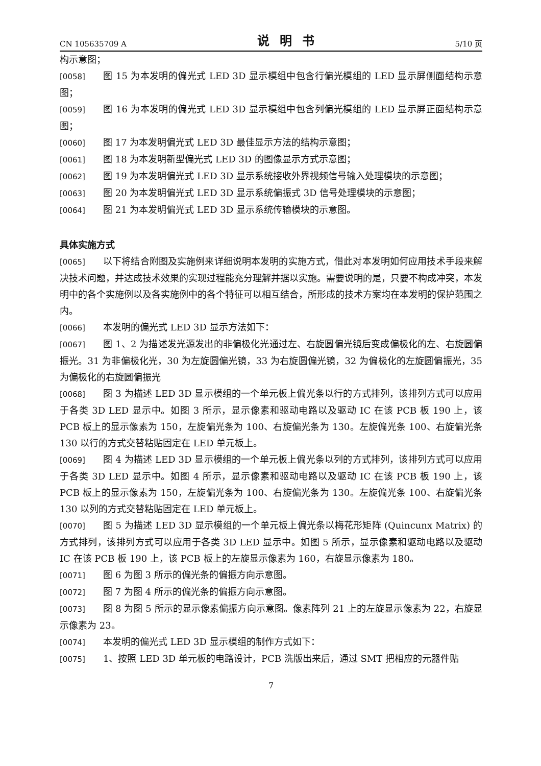CN 105635709 A 说明书 5/10 页
构示意图；
[0058] 图 15 为本发明的偏光式 LED 3D 显示模组中包含行偏光模组的 LED 显示屏侧面结构示意图；
[0059] 图 16 为本发明的偏光式 LED 3D 显示模组中包含列偏光模组的 LED 显示屏正面结构示意图；
[0060] 图 17 为本发明偏光式 LED 3D 最佳显示方法的结构示意图；
[0061] 图 18 为本发明新型偏光式 LED 3D 的图像显示方式示意图；
[0062] 图 19 为本发明偏光式 LED 3D 显示系统接收外界视频信号输入处理模块的示意图；
[0063] 图 20 为本发明偏光式 LED 3D 显示系统偏振式 3D 信号处理模块的示意图；
[0064] 图 21 为本发明偏光式 LED 3D 显示系统传输模块的示意图。
具体实施方式
[0065] 以下将结合附图及实施例来详细说明本发明的实施方式，借此对本发明如何应用技术手段来解决技术问题，并达成技术效果的实现过程能充分理解并据以实施。需要说明的是，只要不构成冲突，本发明中的各个实施例以及各实施例中的各个特征可以相互结合，所形成的技术方案均在本发明的保护范围之内。
[0066] 本发明的偏光式 LED 3D 显示方法如下：
[0067] 图 1、2 为描述发光源发出的非偏极化光通过左、右旋圆偏光镜后变成偏极化的左、右旋圆偏振光。31 为非偏极化光，30 为左旋圆偏光镜，33 为右旋圆偏光镜，32 为偏极化的左旋圆偏振光，35 为偏极化的右旋圆偏振光
[0068] 图 3 为描述 LED 3D 显示模组的一个单元板上偏光条以行的方式排列，该排列方式可以应用于各类 3D LED 显示中。如图 3 所示，显示像素和驱动电路以及驱动 IC 在该 PCB 板 190 上，该 PCB 板上的显示像素为 150，左旋偏光条为 100、右旋偏光条为 130。左旋偏光条 100、右旋偏光条 130 以行的方式交替粘贴固定在 LED 单元板上。
[0069] 图 4 为描述 LED 3D 显示模组的一个单元板上偏光条以列的方式排列，该排列方式可以应用于各类 3D LED 显示中。如图 4 所示，显示像素和驱动电路以及驱动 IC 在该 PCB 板 190 上，该 PCB 板上的显示像素为 150，左旋偏光条为 100、右旋偏光条为 130。左旋偏光条 100、右旋偏光条 130 以列的方式交替粘贴固定在 LED 单元板上。
[0070] 图 5 为描述 LED 3D 显示模组的一个单元板上偏光条以梅花形矩阵 (Quincunx Matrix) 的方式排列，该排列方式可以应用于各类 3D LED 显示中。如图 5 所示，显示像素和驱动电路以及驱动 IC 在该 PCB 板 190 上，该 PCB 板上的左旋显示像素为 160，右旋显示像素为 180。
[0071] 图 6 为图 3 所示的偏光条的偏振方向示意图。
[0072] 图 7 为图 4 所示的偏光条的偏振方向示意图。
[0073] 图 8 为图 5 所示的显示像素偏振方向示意图。像素阵列 21 上的左旋显示像素为 22，右旋显示像素为 23。
[0074] 本发明的偏光式 LED 3D 显示模组的制作方式如下：
[0075] 1、按照 LED 3D 单元板的电路设计，PCB 洗版出来后，通过 SMT 把相应的元器件贴
7